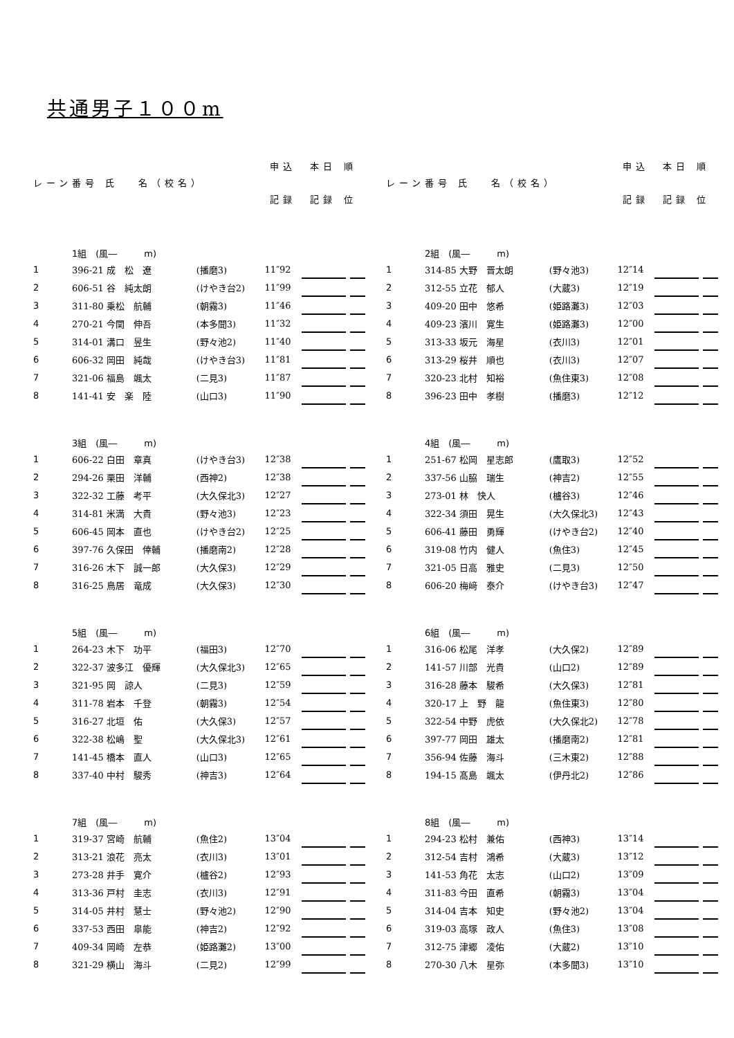共通男子１００m
| レーン | 番号 氏 名（校名） | | 申込 | 本日 順 | | |
| --- | --- | --- | --- | --- | --- | --- |
| | | | 記録 | 記録 位 | | |
| | 1組 (風― m) | | | | | |
| 1 | 396-21 成 松 遼 | (播磨3) | 11″92 | | | |
| 2 | 606-51 谷 純太朗 | (けやき台2) | 11″99 | | | |
| 3 | 311-80 乗松 航輔 | (朝霧3) | 11″46 | | | |
| 4 | 270-21 今関 伸吾 | (本多聞3) | 11″32 | | | |
| 5 | 314-01 溝口 昱生 | (野々池2) | 11″40 | | | |
| 6 | 606-32 岡田 純哉 | (けやき台3) | 11″81 | | | |
| 7 | 321-06 福島 颯太 | (二見3) | 11″87 | | | |
| 8 | 141-41 安 楽 陸 | (山口3) | 11″90 | | | |
| | 3組 (風― m) | | | | | |
| 1 | 606-22 白田 章真 | (けやき台3) | 12″38 | | | |
| 2 | 294-26 栗田 洋輔 | (西神2) | 12″38 | | | |
| 3 | 322-32 工藤 考平 | (大久保北3) | 12″27 | | | |
| 4 | 314-81 米満 大貴 | (野々池3) | 12″23 | | | |
| 5 | 606-45 岡本 直也 | (けやき台2) | 12″25 | | | |
| 6 | 397-76 久保田 倖輔 | (播磨南2) | 12″28 | | | |
| 7 | 316-26 木下 誠一郎 | (大久保3) | 12″29 | | | |
| 8 | 316-25 鳥居 竜成 | (大久保3) | 12″30 | | | |
| | 5組 (風― m) | | | | | |
| 1 | 264-23 木下 功平 | (福田3) | 12″70 | | | |
| 2 | 322-37 波多江 優輝 | (大久保北3) | 12″65 | | | |
| 3 | 321-95 岡 諒人 | (二見3) | 12″59 | | | |
| 4 | 311-78 岩本 千登 | (朝霧3) | 12″54 | | | |
| 5 | 316-27 北垣 佑 | (大久保3) | 12″57 | | | |
| 6 | 322-38 松嶋 聖 | (大久保北3) | 12″61 | | | |
| 7 | 141-45 橋本 直人 | (山口3) | 12″65 | | | |
| 8 | 337-40 中村 駿秀 | (神吉3) | 12″64 | | | |
| | 7組 (風― m) | | | | | |
| 1 | 319-37 宮崎 航輔 | (魚住2) | 13″04 | | | |
| 2 | 313-21 浪花 亮太 | (衣川3) | 13″01 | | | |
| 3 | 273-28 井手 寛介 | (櫨谷2) | 12″93 | | | |
| 4 | 313-36 戸村 圭志 | (衣川3) | 12″91 | | | |
| 5 | 314-05 井村 慧士 | (野々池2) | 12″90 | | | |
| 6 | 337-53 西田 皐能 | (神吉2) | 12″92 | | | |
| 7 | 409-34 岡崎 左恭 | (姫路灘2) | 13″00 | | | |
| 8 | 321-29 横山 海斗 | (二見2) | 12″99 | | | |
| レーン | 番号 氏 名（校名） | | 申込 | 本日 順 | | |
| --- | --- | --- | --- | --- | --- | --- |
| | | | 記録 | 記録 位 | | |
| | 2組 (風― m) | | | | | |
| 1 | 314-85 大野 晋太朗 | (野々池3) | 12″14 | | | |
| 2 | 312-55 立花 郁人 | (大蔵3) | 12″19 | | | |
| 3 | 409-20 田中 悠希 | (姫路灘3) | 12″03 | | | |
| 4 | 409-23 濱川 寛生 | (姫路灘3) | 12″00 | | | |
| 5 | 313-33 坂元 海星 | (衣川3) | 12″01 | | | |
| 6 | 313-29 桜井 順也 | (衣川3) | 12″07 | | | |
| 7 | 320-23 北村 知裕 | (魚住東3) | 12″08 | | | |
| 8 | 396-23 田中 孝樹 | (播磨3) | 12″12 | | | |
| | 4組 (風― m) | | | | | |
| 1 | 251-67 松岡 星志郎 | (鷹取3) | 12″52 | | | |
| 2 | 337-56 山脇 瑞生 | (神吉2) | 12″55 | | | |
| 3 | 273-01 林 快人 | (櫨谷3) | 12″46 | | | |
| 4 | 322-34 須田 晃生 | (大久保北3) | 12″43 | | | |
| 5 | 606-41 藤田 勇輝 | (けやき台2) | 12″40 | | | |
| 6 | 319-08 竹内 健人 | (魚住3) | 12″45 | | | |
| 7 | 321-05 日高 雅史 | (二見3) | 12″50 | | | |
| 8 | 606-20 梅﨑 泰介 | (けやき台3) | 12″47 | | | |
| | 6組 (風― m) | | | | | |
| 1 | 316-06 松尾 洋孝 | (大久保2) | 12″89 | | | |
| 2 | 141-57 川部 光貴 | (山口2) | 12″89 | | | |
| 3 | 316-28 藤本 駿希 | (大久保3) | 12″81 | | | |
| 4 | 320-17 上 野 龍 | (魚住東3) | 12″80 | | | |
| 5 | 322-54 中野 虎依 | (大久保北2) | 12″78 | | | |
| 6 | 397-77 岡田 雄太 | (播磨南2) | 12″81 | | | |
| 7 | 356-94 佐藤 海斗 | (三木東2) | 12″88 | | | |
| 8 | 194-15 髙島 颯太 | (伊丹北2) | 12″86 | | | |
| | 8組 (風― m) | | | | | |
| 1 | 294-23 松村 兼佑 | (西神3) | 13″14 | | | |
| 2 | 312-54 吉村 鴻希 | (大蔵3) | 13″12 | | | |
| 3 | 141-53 角花 太志 | (山口2) | 13″09 | | | |
| 4 | 311-83 今田 直希 | (朝霧3) | 13″04 | | | |
| 5 | 314-04 吉本 知史 | (野々池2) | 13″04 | | | |
| 6 | 319-03 高塚 政人 | (魚住3) | 13″08 | | | |
| 7 | 312-75 津郷 凌佑 | (大蔵2) | 13″10 | | | |
| 8 | 270-30 八木 星弥 | (本多聞3) | 13″10 | | | |